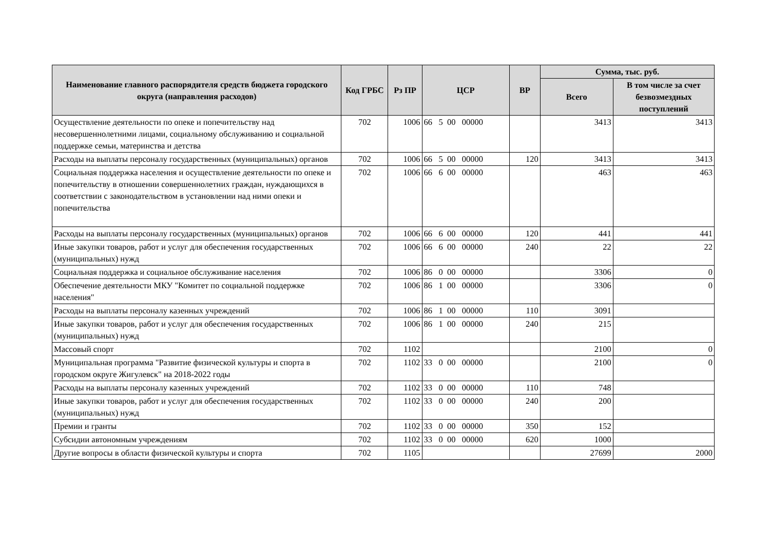| Наименование главного распорядителя средств бюджета городского округа (направления расходов) | Код ГРБС | Рз ПР | ЦСР | ВР | Сумма, тыс. руб. | |
| --- | --- | --- | --- | --- | --- | --- |
| | | | | | Всего | В том числе за счет безвозмездных поступлений |
| Осуществление деятельности по опеке и попечительству над несовершеннолетними лицами, социальному обслуживанию и социальной поддержке семьи, материнства и детства | 702 | 1006 | 66 5 00 00000 | | 3413 | 3413 |
| Расходы на выплаты персоналу государственных (муниципальных) органов | 702 | 1006 | 66 5 00 00000 | 120 | 3413 | 3413 |
| Социальная поддержка населения и осуществление деятельности по опеке и попечительству в отношении совершеннолетних граждан, нуждающихся в соответствии с законодательством в установлении над ними опеки и попечительства | 702 | 1006 | 66 6 00 00000 | | 463 | 463 |
| Расходы на выплаты персоналу государственных (муниципальных) органов | 702 | 1006 | 66 6 00 00000 | 120 | 441 | 441 |
| Иные закупки товаров, работ и услуг для обеспечения государственных (муниципальных) нужд | 702 | 1006 | 66 6 00 00000 | 240 | 22 | 22 |
| Социальная поддержка и социальное обслуживание населения | 702 | 1006 | 86 0 00 00000 | | 3306 | 0 |
| Обеспечение деятельности МКУ "Комитет по социальной поддержке населения" | 702 | 1006 | 86 1 00 00000 | | 3306 | 0 |
| Расходы на выплаты персоналу казенных учреждений | 702 | 1006 | 86 1 00 00000 | 110 | 3091 | |
| Иные закупки товаров, работ и услуг для обеспечения государственных (муниципальных) нужд | 702 | 1006 | 86 1 00 00000 | 240 | 215 | |
| Массовый спорт | 702 | 1102 | | | 2100 | 0 |
| Муниципальная программа "Развитие физической культуры и спорта в городском округе Жигулевск" на 2018-2022 годы | 702 | 1102 | 33 0 00 00000 | | 2100 | 0 |
| Расходы на выплаты персоналу казенных учреждений | 702 | 1102 | 33 0 00 00000 | 110 | 748 | |
| Иные закупки товаров, работ и услуг для обеспечения государственных (муниципальных) нужд | 702 | 1102 | 33 0 00 00000 | 240 | 200 | |
| Премии и гранты | 702 | 1102 | 33 0 00 00000 | 350 | 152 | |
| Субсидии автономным учреждениям | 702 | 1102 | 33 0 00 00000 | 620 | 1000 | |
| Другие вопросы в области физической культуры и спорта | 702 | 1105 | | | 27699 | 2000 |